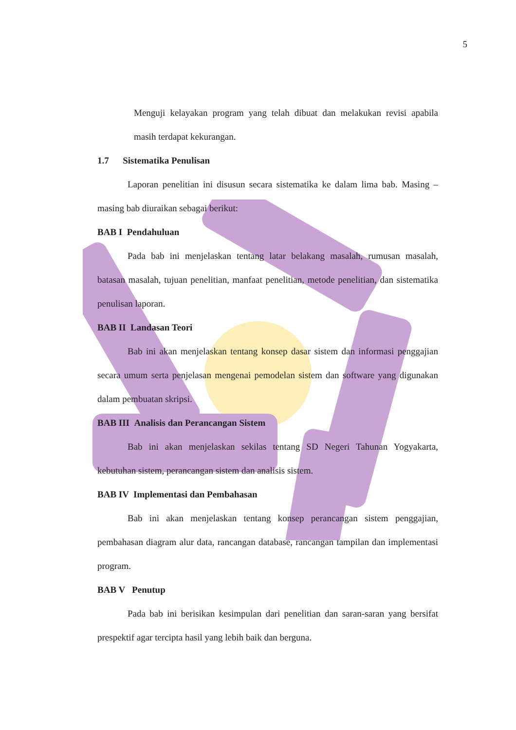5
Menguji kelayakan program yang telah dibuat dan melakukan revisi apabila masih terdapat kekurangan.
1.7 Sistematika Penulisan
Laporan penelitian ini disusun secara sistematika ke dalam lima bab. Masing – masing bab diuraikan sebagai berikut:
BAB I Pendahuluan
Pada bab ini menjelaskan tentang latar belakang masalah, rumusan masalah, batasan masalah, tujuan penelitian, manfaat penelitian, metode penelitian, dan sistematika penulisan laporan.
BAB II Landasan Teori
Bab ini akan menjelaskan tentang konsep dasar sistem dan informasi penggajian secara umum serta penjelasan mengenai pemodelan sistem dan software yang digunakan dalam pembuatan skripsi.
BAB III Analisis dan Perancangan Sistem
Bab ini akan menjelaskan sekilas tentang SD Negeri Tahunan Yogyakarta, kebutuhan sistem, perancangan sistem dan analisis sistem.
BAB IV Implementasi dan Pembahasan
Bab ini akan menjelaskan tentang konsep perancangan sistem penggajian, pembahasan diagram alur data, rancangan database, rancangan tampilan dan implementasi program.
BAB V Penutup
Pada bab ini berisikan kesimpulan dari penelitian dan saran-saran yang bersifat prespektif agar tercipta hasil yang lebih baik dan berguna.